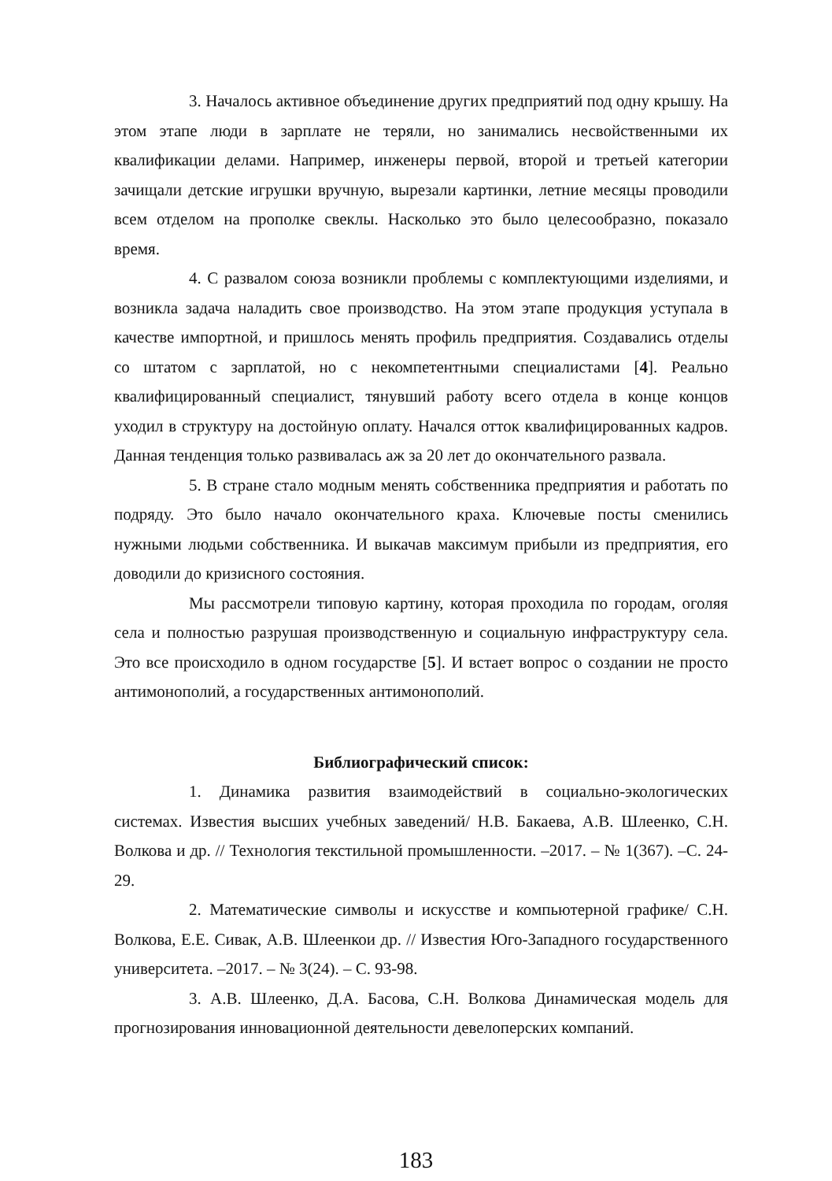3. Началось активное объединение других предприятий под одну крышу. На этом этапе люди в зарплате не теряли, но занимались несвойственными их квалификации делами. Например, инженеры первой, второй и третьей категории зачищали детские игрушки вручную, вырезали картинки, летние месяцы проводили всем отделом на прополке свеклы. Насколько это было целесообразно, показало время.
4. С развалом союза возникли проблемы с комплектующими изделиями, и возникла задача наладить свое производство. На этом этапе продукция уступала в качестве импортной, и пришлось менять профиль предприятия. Создавались отделы со штатом с зарплатой, но с некомпетентными специалистами [4]. Реально квалифицированный специалист, тянувший работу всего отдела в конце концов уходил в структуру на достойную оплату. Начался отток квалифицированных кадров. Данная тенденция только развивалась аж за 20 лет до окончательного развала.
5. В стране стало модным менять собственника предприятия и работать по подряду. Это было начало окончательного краха. Ключевые посты сменились нужными людьми собственника. И выкачав максимум прибыли из предприятия, его доводили до кризисного состояния.
Мы рассмотрели типовую картину, которая проходила по городам, оголяя села и полностью разрушая производственную и социальную инфраструктуру села. Это все происходило в одном государстве [5]. И встает вопрос о создании не просто антимонополий, а государственных антимонополий.
Библиографический список:
1. Динамика развития взаимодействий в социально-экологических системах. Известия высших учебных заведений/ Н.В. Бакаева, А.В. Шлеенко, С.Н. Волкова и др. // Технология текстильной промышленности. –2017. – № 1(367). –С. 24-29.
2. Математические символы и искусстве и компьютерной графике/ С.Н. Волкова, Е.Е. Сивак, А.В. Шлеенкои др. // Известия Юго-Западного государственного университета. –2017. – № 3(24). – С. 93-98.
3. А.В. Шлеенко, Д.А. Басова, С.Н. Волкова Динамическая модель для прогнозирования инновационной деятельности девелоперских компаний.
183